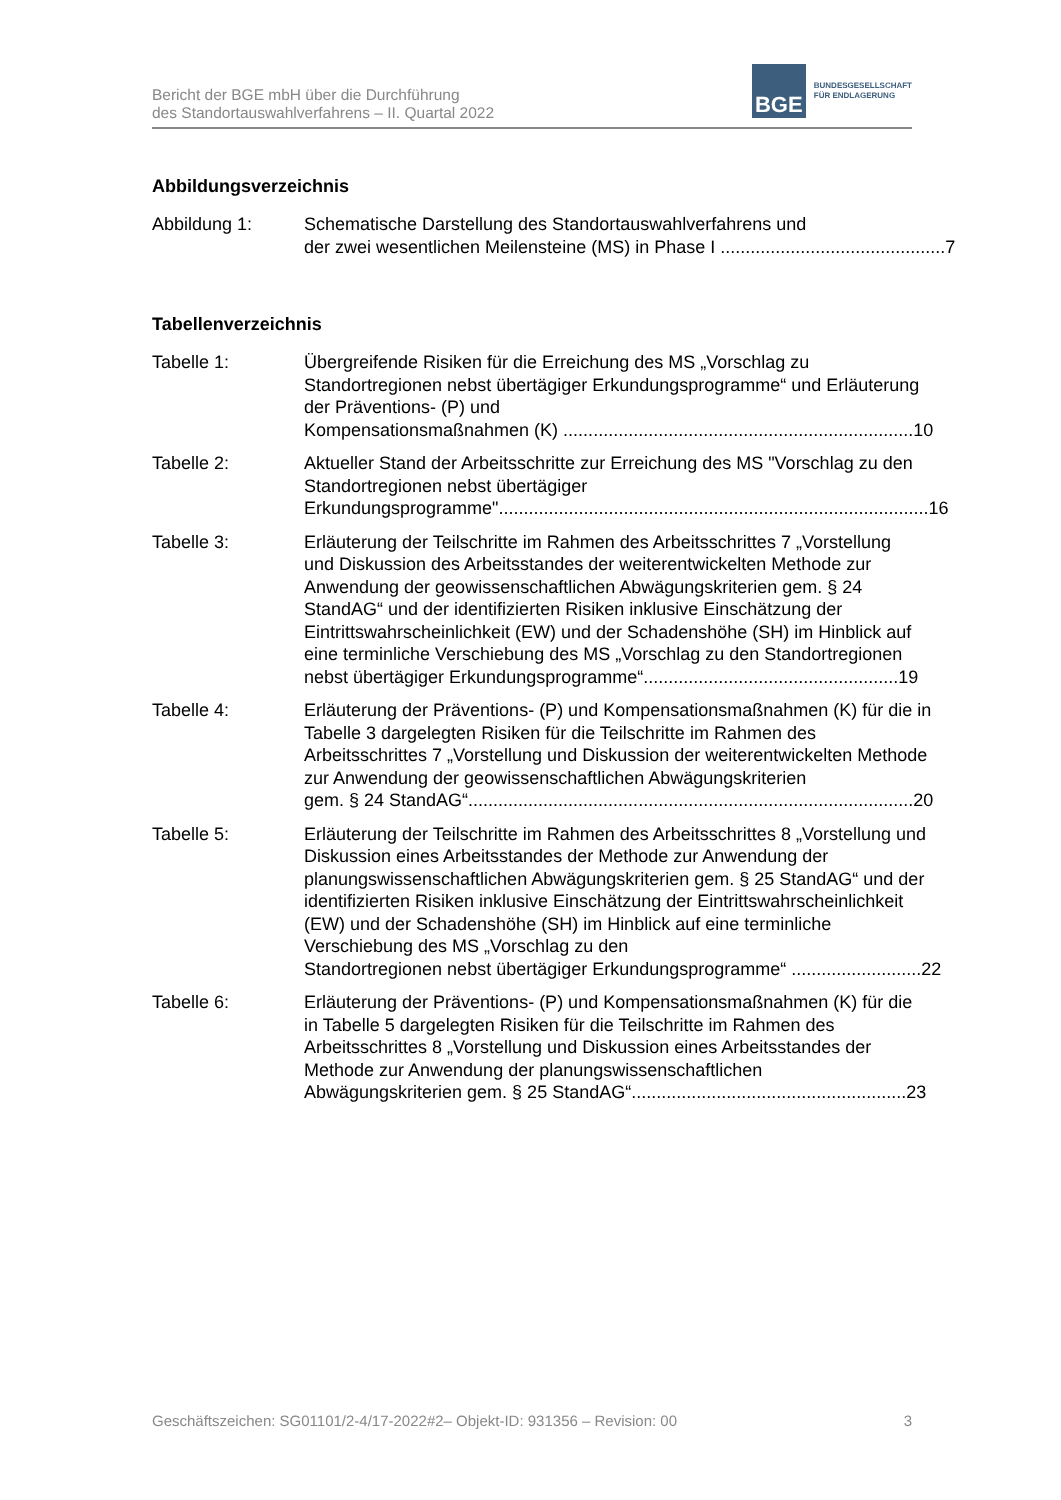Bericht der BGE mbH über die Durchführung
des Standortauswahlverfahrens – II. Quartal 2022
BGE
BUNDESGESELLSCHAFT
FÜR ENDLAGERUNG
Abbildungsverzeichnis
Abbildung 1: Schematische Darstellung des Standortauswahlverfahrens und
der zwei wesentlichen Meilensteine (MS) in Phase I ............................................. 7
Tabellenverzeichnis
Tabelle 1: Übergreifende Risiken für die Erreichung des MS „Vorschlag zu Standortregionen nebst übertägiger Erkundungsprogramme“ und Erläuterung der Präventions- (P) und
Kompensationsmaßnahmen (K) ...................................................................... 10
Tabelle 2: Aktueller Stand der Arbeitsschritte zur Erreichung des MS "Vorschlag zu den Standortregionen nebst übertägiger
Erkundungsprogramme"...................................................................................... 16
Tabelle 3: Erläuterung der Teilschritte im Rahmen des Arbeitsschrittes 7 „Vorstellung und Diskussion des Arbeitsstandes der weiterentwickelten Methode zur Anwendung der geowissenschaftlichen Abwägungskriterien gem. § 24 StandAG“ und der identifizierten Risiken inklusive Einschätzung der Eintrittswahrscheinlichkeit (EW) und der Schadenshöhe (SH) im Hinblick auf eine terminliche Verschiebung des MS „Vorschlag zu den Standortregionen
nebst übertägiger Erkundungsprogramme“................................................... 19
Tabelle 4: Erläuterung der Präventions- (P) und Kompensationsmaßnahmen (K) für die in Tabelle 3 dargelegten Risiken für die Teilschritte im Rahmen des Arbeitsschrittes 7 „Vorstellung und Diskussion der weiterentwickelten Methode zur Anwendung der geowissenschaftlichen Abwägungskriterien
gem. § 24 StandAG“......................................................................................... 20
Tabelle 5: Erläuterung der Teilschritte im Rahmen des Arbeitsschrittes 8 „Vorstellung und Diskussion eines Arbeitsstandes der Methode zur Anwendung der planungswissenschaftlichen Abwägungskriterien gem. § 25 StandAG“ und der identifizierten Risiken inklusive Einschätzung der Eintrittswahrscheinlichkeit (EW) und der Schadenshöhe (SH) im Hinblick auf eine terminliche Verschiebung des MS „Vorschlag zu den
Standortregionen nebst übertägiger Erkundungsprogramme“ .......................... 22
Tabelle 6: Erläuterung der Präventions- (P) und Kompensationsmaßnahmen (K) für die in Tabelle 5 dargelegten Risiken für die Teilschritte im Rahmen des Arbeitsschrittes 8 „Vorstellung und Diskussion eines Arbeitsstandes der Methode zur Anwendung der planungswissenschaftlichen
Abwägungskriterien gem. § 25 StandAG“....................................................... 23
Geschäftszeichen: SG01101/2-4/17-2022#2– Objekt-ID: 931356 – Revision: 00 3